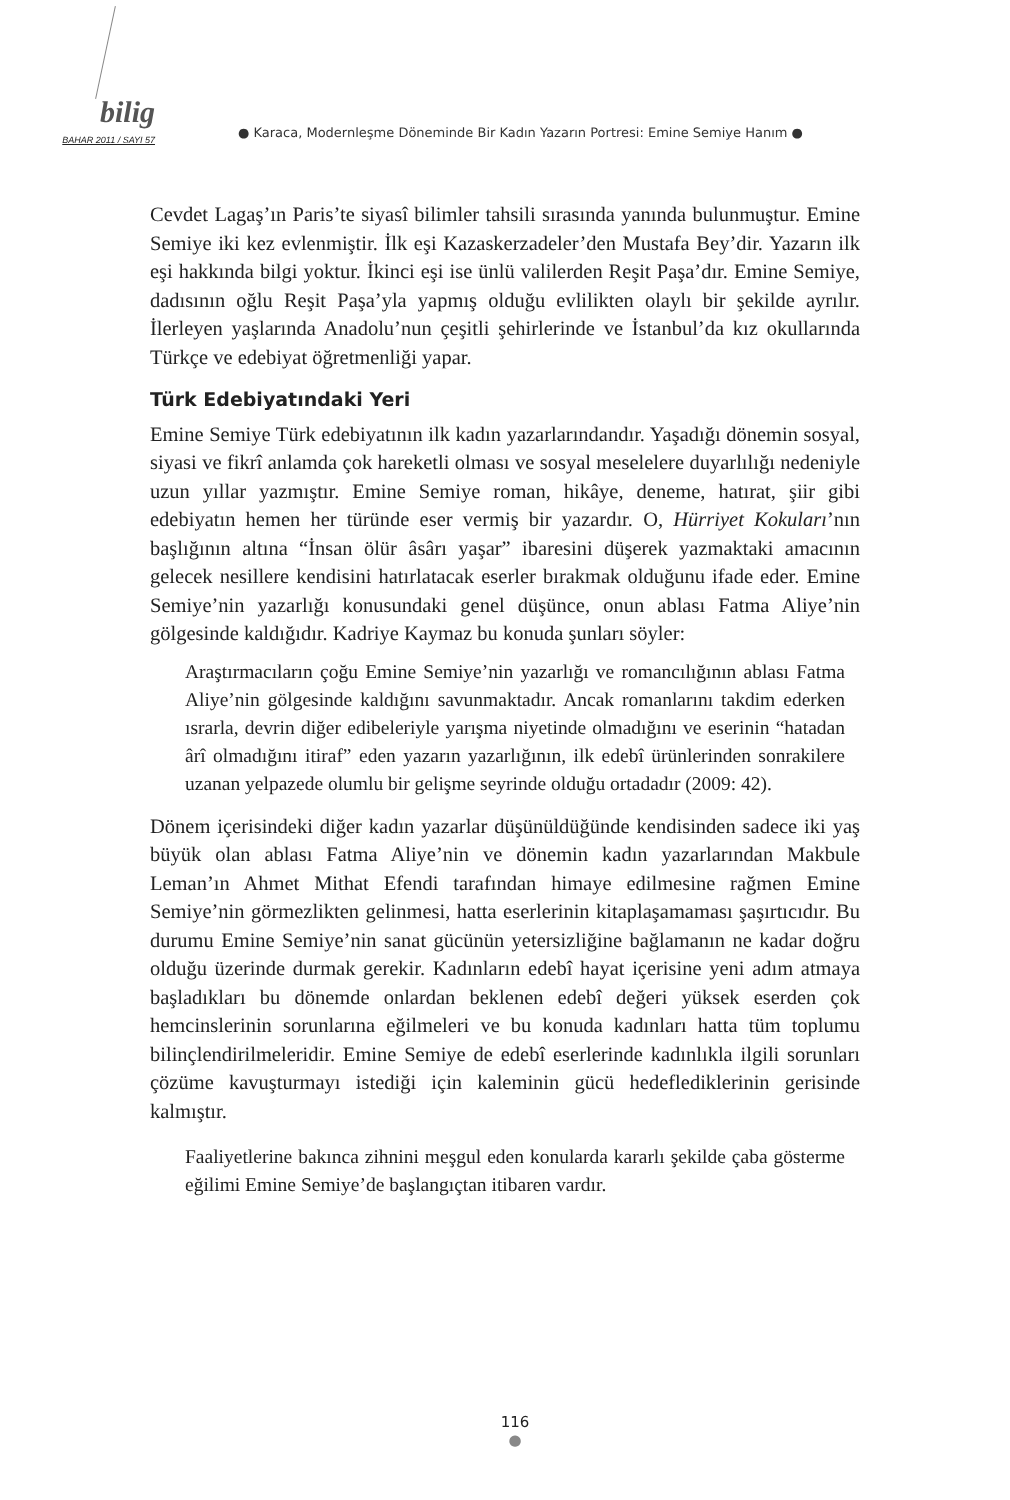bilig
BAHAR 2011 / SAYI 57
● Karaca, Modernleşme Döneminde Bir Kadın Yazarın Portresi: Emine Semiye Hanım ●
Cevdet Lagaş’ın Paris’te siyasî bilimler tahsili sırasında yanında bulunmuştur. Emine Semiye iki kez evlenmiştir. İlk eşi Kazaskerzadeler’den Mustafa Bey’dir. Yazarın ilk eşi hakkında bilgi yoktur. İkinci eşi ise ünlü valilerden Reşit Paşa’dır. Emine Semiye, dadısının oğlu Reşit Paşa’yla yapmış olduğu evlilikten olaylı bir şekilde ayrılır. İlerleyen yaşlarında Anadolu’nun çeşitli şehirlerinde ve İstanbul’da kız okullarında Türkçe ve edebiyat öğretmenliği yapar.
Türk Edebiyatındaki Yeri
Emine Semiye Türk edebiyatının ilk kadın yazarlarındandır. Yaşadığı dönemin sosyal, siyasi ve fikrî anlamda çok hareketli olması ve sosyal meselelere duyarlılığı nedeniyle uzun yıllar yazmıştır. Emine Semiye roman, hikâye, deneme, hatırat, şiir gibi edebiyatın hemen her türünde eser vermiş bir yazardır. O, Hürriyet Kokuları’nın başlığının altına “İnsan ölür âsârı yaşar” ibaresini düşerek yazmaktaki amacının gelecek nesillere kendisini hatırlatacak eserler bırakmak olduğunu ifade eder. Emine Semiye’nin yazarlığı konusundaki genel düşünce, onun ablası Fatma Aliye’nin gölgesinde kaldığıdır. Kadriye Kaymaz bu konuda şunları söyler:
Araştırmacıların çoğu Emine Semiye’nin yazarlığı ve romancılığının ablası Fatma Aliye’nin gölgesinde kaldığını savunmaktadır. Ancak romanlarını takdim ederken ısrarla, devrin diğer edibeleriyle yarışma niyetinde olmadığını ve eserinin “hatadan ârî olmadığını itiraf” eden yazarın yazarlığının, ilk edebî ürünlerinden sonrakilere uzanan yelpazede olumlu bir gelişme seyrinde olduğu ortadadır (2009: 42).
Dönem içerisindeki diğer kadın yazarlar düşünüldüğünde kendisinden sadece iki yaş büyük olan ablası Fatma Aliye’nin ve dönemin kadın yazarlarından Makbule Leman’ın Ahmet Mithat Efendi tarafından himaye edilmesine rağmen Emine Semiye’nin görmezlikten gelinmesi, hatta eserlerinin kitaplaşamaması şaşırtıcıdır. Bu durumu Emine Semiye’nin sanat gücünün yetersizliğine bağlamanın ne kadar doğru olduğu üzerinde durmak gerekir. Kadınların edebî hayat içerisine yeni adım atmaya başladıkları bu dönemde onlardan beklenen edebî değeri yüksek eserden çok hemcinslerinin sorunlarına eğilmeleri ve bu konuda kadınları hatta tüm toplumu bilinçlendirilmeleridir. Emine Semiye de edebî eserlerinde kadınlıkla ilgili sorunları çözüme kavuşturmayı istediği için kaleminin gücü hedefledikleri­nin gerisinde kalmıştır.
Faaliyetlerine bakınca zihnini meşgul eden konularda kararlı şekilde çaba gösterme eğilimi Emine Semiye’de başlangıçtan itibaren vardır.
116
●